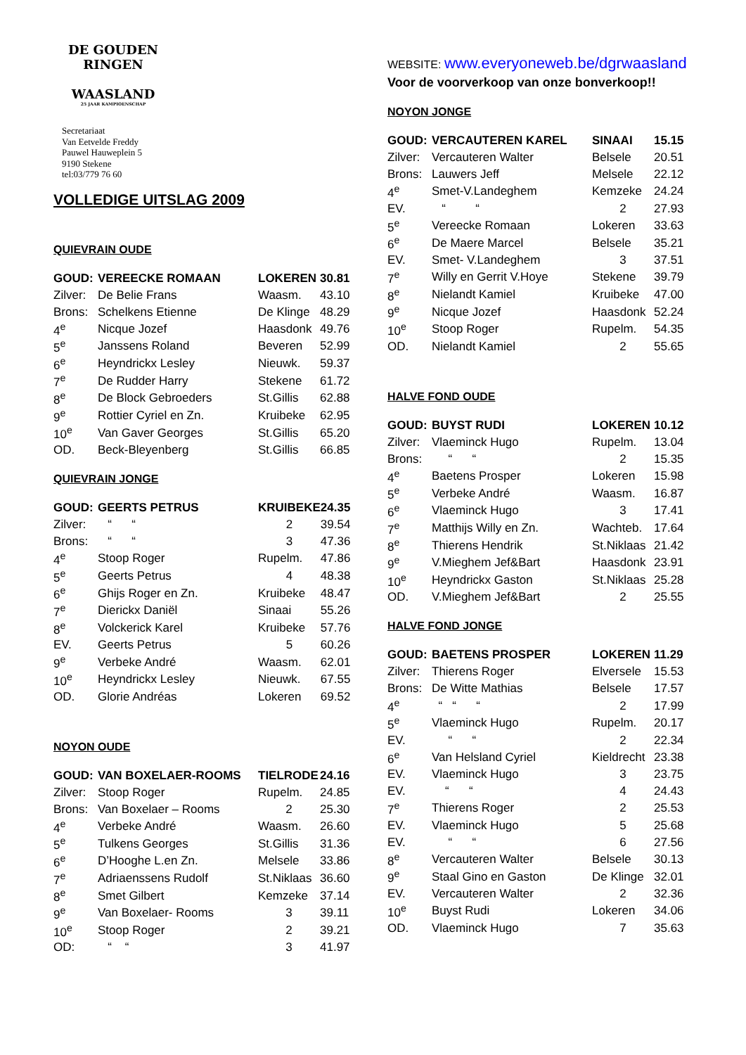DE GOUDEN RINGEN
WAASLAND
25 JAAR KAMPIOENSCHAP
Secretariaat
Van Eetvelde Freddy
Pauwel Hauweplein 5
9190 Stekene
tel:03/779 76 60
VOLLEDIGE UITSLAG 2009
QUIEVRAIN OUDE
| GOUD: | VEREECKE ROMAAN | LOKEREN | 30.81 |
| Zilver: | De Belie Frans | Waasm. | 43.10 |
| Brons: | Schelkens Etienne | De Klinge | 48.29 |
| 4<sup>e</sup> | Nicque Jozef | Haasdonk | 49.76 |
| 5<sup>e</sup> | Janssens Roland | Beveren | 52.99 |
| 6<sup>e</sup> | Heyndrickx Lesley | Nieuwk. | 59.37 |
| 7<sup>e</sup> | De Rudder Harry | Stekene | 61.72 |
| 8<sup>e</sup> | De Block Gebroeders | St.Gillis | 62.88 |
| 9<sup>e</sup> | Rottier Cyriel en Zn. | Kruibeke | 62.95 |
| 10<sup>e</sup> | Van Gaver Georges | St.Gillis | 65.20 |
| OD. | Beck-Bleyenberg | St.Gillis | 66.85 |
QUIEVRAIN JONGE
| GOUD: | GEERTS PETRUS | KRUIBEKE | 24.35 |
| Zilver: | “ “ | 2 | 39.54 |
| Brons: | “ “ | 3 | 47.36 |
| 4<sup>e</sup> | Stoop Roger | Rupelm. | 47.86 |
| 5<sup>e</sup> | Geerts Petrus | 4 | 48.38 |
| 6<sup>e</sup> | Ghijs Roger en Zn. | Kruibeke | 48.47 |
| 7<sup>e</sup> | Dierickx Daniël | Sinaai | 55.26 |
| 8<sup>e</sup> | Volckerick Karel | Kruibeke | 57.76 |
| EV. | Geerts Petrus | 5 | 60.26 |
| 9<sup>e</sup> | Verbeke André | Waasm. | 62.01 |
| 10<sup>e</sup> | Heyndrickx Lesley | Nieuwk. | 67.55 |
| OD. | Glorie Andréas | Lokeren | 69.52 |
NOYON OUDE
| GOUD: | VAN BOXELAER-ROOMS | TIELRODE | 24.16 |
| Zilver: | Stoop Roger | Rupelm. | 24.85 |
| Brons: | Van Boxelaer – Rooms | 2 | 25.30 |
| 4<sup>e</sup> | Verbeke André | Waasm. | 26.60 |
| 5<sup>e</sup> | Tulkens Georges | St.Gillis | 31.36 |
| 6<sup>e</sup> | D’Hooghe L.en Zn. | Melsele | 33.86 |
| 7<sup>e</sup> | Adriaenssens Rudolf | St.Niklaas | 36.60 |
| 8<sup>e</sup> | Smet Gilbert | Kemzeke | 37.14 |
| 9<sup>e</sup> | Van Boxelaer- Rooms | 3 | 39.11 |
| 10<sup>e</sup> | Stoop Roger | 2 | 39.21 |
| OD: | “ “ | 3 | 41.97 |
WEBSITE: www.everyoneweb.be/dgrwaasland
Voor de voorverkoop van onze bonverkoop!!
NOYON JONGE
| GOUD: | VERCAUTEREN KAREL | SINAAI | 15.15 |
| Zilver: | Vercauteren Walter | Belsele | 20.51 |
| Brons: | Lauwers Jeff | Melsele | 22.12 |
| 4<sup>e</sup> | Smet-V.Landeghem | Kemzeke | 24.24 |
| EV. | “ “ | 2 | 27.93 |
| 5<sup>e</sup> | Vereecke Romaan | Lokeren | 33.63 |
| 6<sup>e</sup> | De Maere Marcel | Belsele | 35.21 |
| EV. | Smet- V.Landeghem | 3 | 37.51 |
| 7<sup>e</sup> | Willy en Gerrit V.Hoye | Stekene | 39.79 |
| 8<sup>e</sup> | Nielandt Kamiel | Kruibeke | 47.00 |
| 9<sup>e</sup> | Nicque Jozef | Haasdonk | 52.24 |
| 10<sup>e</sup> | Stoop Roger | Rupelm. | 54.35 |
| OD. | Nielandt Kamiel | 2 | 55.65 |
HALVE FOND OUDE
| GOUD: | BUYST RUDI | LOKEREN | 10.12 |
| Zilver: | Vlaeminck Hugo | Rupelm. | 13.04 |
| Brons: | “ “ | 2 | 15.35 |
| 4<sup>e</sup> | Baetens Prosper | Lokeren | 15.98 |
| 5<sup>e</sup> | Verbeke André | Waasm. | 16.87 |
| 6<sup>e</sup> | Vlaeminck Hugo | 3 | 17.41 |
| 7<sup>e</sup> | Matthijs Willy en Zn. | Wachteb. | 17.64 |
| 8<sup>e</sup> | Thierens Hendrik | St.Niklaas | 21.42 |
| 9<sup>e</sup> | V.Mieghem Jef&Bart | Haasdonk | 23.91 |
| 10<sup>e</sup> | Heyndrickx Gaston | St.Niklaas | 25.28 |
| OD. | V.Mieghem Jef&Bart | 2 | 25.55 |
HALVE FOND JONGE
| GOUD: | BAETENS PROSPER | LOKEREN | 11.29 |
| Zilver: | Thierens Roger | Elversele | 15.53 |
| Brons: | De Witte Mathias | Belsele | 17.57 |
| 4<sup>e</sup> | “ “ “ | 2 | 17.99 |
| 5<sup>e</sup> | Vlaeminck Hugo | Rupelm. | 20.17 |
| EV. | “ “ | 2 | 22.34 |
| 6<sup>e</sup> | Van Helsland Cyriel | Kieldrecht | 23.38 |
| EV. | Vlaeminck Hugo | 3 | 23.75 |
| EV. | “ “ | 4 | 24.43 |
| 7<sup>e</sup> | Thierens Roger | 2 | 25.53 |
| EV. | Vlaeminck Hugo | 5 | 25.68 |
| EV. | “ “ | 6 | 27.56 |
| 8<sup>e</sup> | Vercauteren Walter | Belsele | 30.13 |
| 9<sup>e</sup> | Staal Gino en Gaston | De Klinge | 32.01 |
| EV. | Vercauteren Walter | 2 | 32.36 |
| 10<sup>e</sup> | Buyst Rudi | Lokeren | 34.06 |
| OD. | Vlaeminck Hugo | 7 | 35.63 |